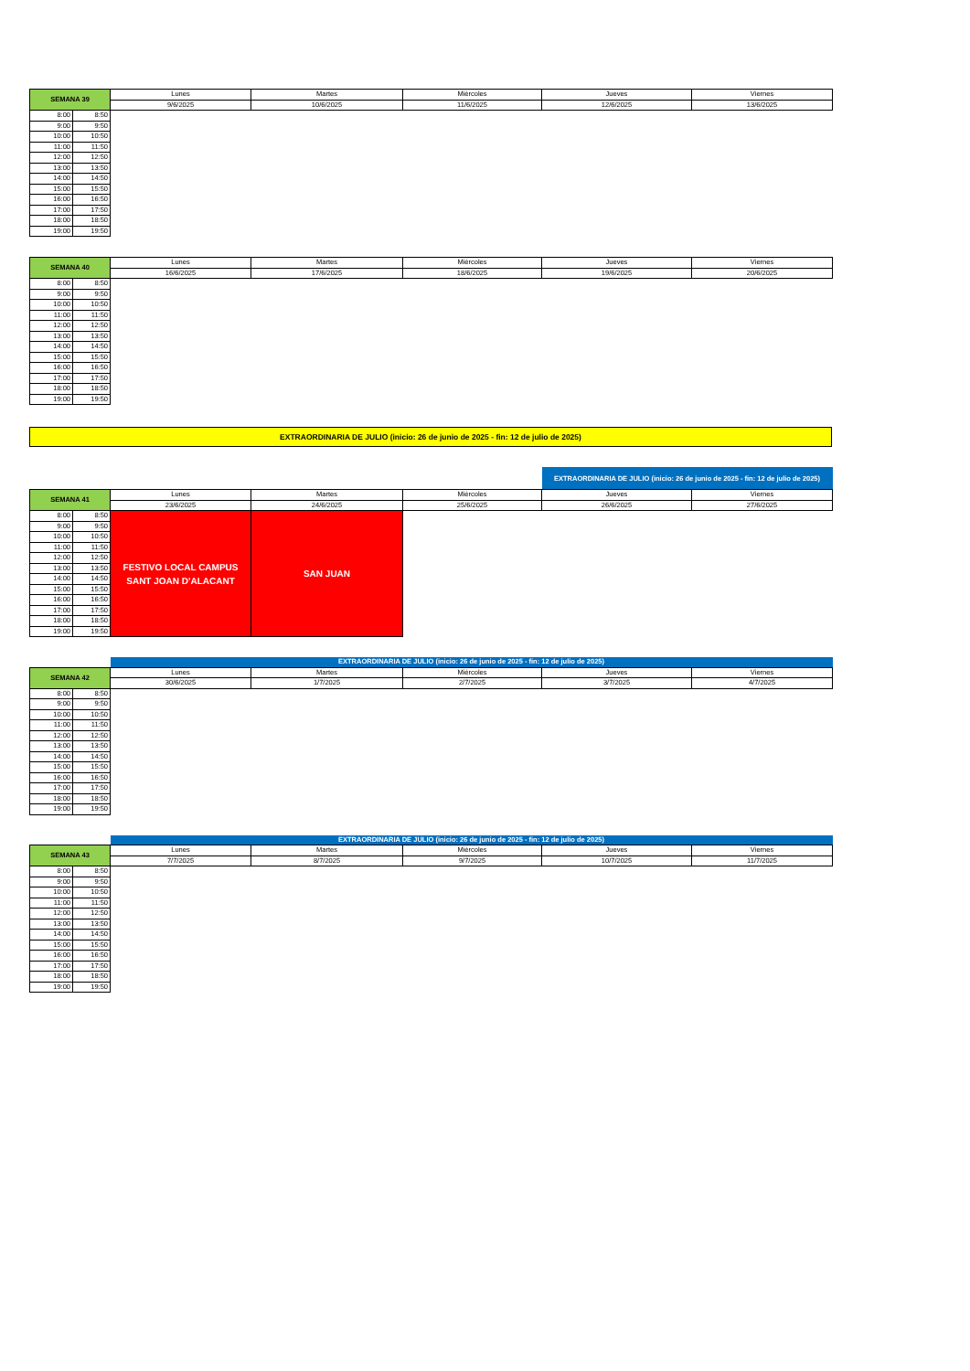| SEMANA 39 | | Lunes | Martes | Miércoles | Jueves | Viernes |
| --- | --- | --- | --- | --- | --- | --- |
| | | 9/6/2025 | 10/6/2025 | 11/6/2025 | 12/6/2025 | 13/6/2025 |
| 8:00 | 8:50 | | | | | |
| 9:00 | 9:50 | | | | | |
| 10:00 | 10:50 | | | | | |
| 11:00 | 11:50 | | | | | |
| 12:00 | 12:50 | | | | | |
| 13:00 | 13:50 | | | | | |
| 14:00 | 14:50 | | | | | |
| 15:00 | 15:50 | | | | | |
| 16:00 | 16:50 | | | | | |
| 17:00 | 17:50 | | | | | |
| 18:00 | 18:50 | | | | | |
| 19:00 | 19:50 | | | | | |
| SEMANA 40 | | Lunes | Martes | Miércoles | Jueves | Viernes |
| --- | --- | --- | --- | --- | --- | --- |
| | | 16/6/2025 | 17/6/2025 | 18/6/2025 | 19/6/2025 | 20/6/2025 |
| 8:00 | 8:50 | | | | | |
| 9:00 | 9:50 | | | | | |
| 10:00 | 10:50 | | | | | |
| 11:00 | 11:50 | | | | | |
| 12:00 | 12:50 | | | | | |
| 13:00 | 13:50 | | | | | |
| 14:00 | 14:50 | | | | | |
| 15:00 | 15:50 | | | | | |
| 16:00 | 16:50 | | | | | |
| 17:00 | 17:50 | | | | | |
| 18:00 | 18:50 | | | | | |
| 19:00 | 19:50 | | | | | |
EXTRAORDINARIA DE JULIO (inicio: 26 de junio de 2025 - fin: 12 de julio de 2025)
| | | | | | EXTRAORDINARIA DE JULIO (inicio: 26 de junio de 2025 - fin: 12 de julio de 2025) | |
| SEMANA 41 | | Lunes | Martes | Miércoles | Jueves | Viernes |
| | | 23/6/2025 | 24/6/2025 | 25/6/2025 | 26/6/2025 | 27/6/2025 |
| 8:00 | 8:50 | FESTIVO LOCAL CAMPUS SANT JOAN D'ALACANT | SAN JUAN | | | |
| 9:00 | 9:50 | | | | | |
| 10:00 | 10:50 | | | | | |
| 11:00 | 11:50 | | | | | |
| 12:00 | 12:50 | | | | | |
| 13:00 | 13:50 | | | | | |
| 14:00 | 14:50 | | | | | |
| 15:00 | 15:50 | | | | | |
| 16:00 | 16:50 | | | | | |
| 17:00 | 17:50 | | | | | |
| 18:00 | 18:50 | | | | | |
| 19:00 | 19:50 | | | | | |
| | | EXTRAORDINARIA DE JULIO (inicio: 26 de junio de 2025 - fin: 12 de julio de 2025) | | | | |
| SEMANA 42 | | Lunes | Martes | Miércoles | Jueves | Viernes |
| | | 30/6/2025 | 1/7/2025 | 2/7/2025 | 3/7/2025 | 4/7/2025 |
| 8:00 | 8:50 | | | | | |
| 9:00 | 9:50 | | | | | |
| 10:00 | 10:50 | | | | | |
| 11:00 | 11:50 | | | | | |
| 12:00 | 12:50 | | | | | |
| 13:00 | 13:50 | | | | | |
| 14:00 | 14:50 | | | | | |
| 15:00 | 15:50 | | | | | |
| 16:00 | 16:50 | | | | | |
| 17:00 | 17:50 | | | | | |
| 18:00 | 18:50 | | | | | |
| 19:00 | 19:50 | | | | | |
| | | EXTRAORDINARIA DE JULIO (inicio: 26 de junio de 2025 - fin: 12 de julio de 2025) | | | | |
| SEMANA 43 | | Lunes | Martes | Miércoles | Jueves | Viernes |
| | | 7/7/2025 | 8/7/2025 | 9/7/2025 | 10/7/2025 | 11/7/2025 |
| 8:00 | 8:50 | | | | | |
| 9:00 | 9:50 | | | | | |
| 10:00 | 10:50 | | | | | |
| 11:00 | 11:50 | | | | | |
| 12:00 | 12:50 | | | | | |
| 13:00 | 13:50 | | | | | |
| 14:00 | 14:50 | | | | | |
| 15:00 | 15:50 | | | | | |
| 16:00 | 16:50 | | | | | |
| 17:00 | 17:50 | | | | | |
| 18:00 | 18:50 | | | | | |
| 19:00 | 19:50 | | | | | |